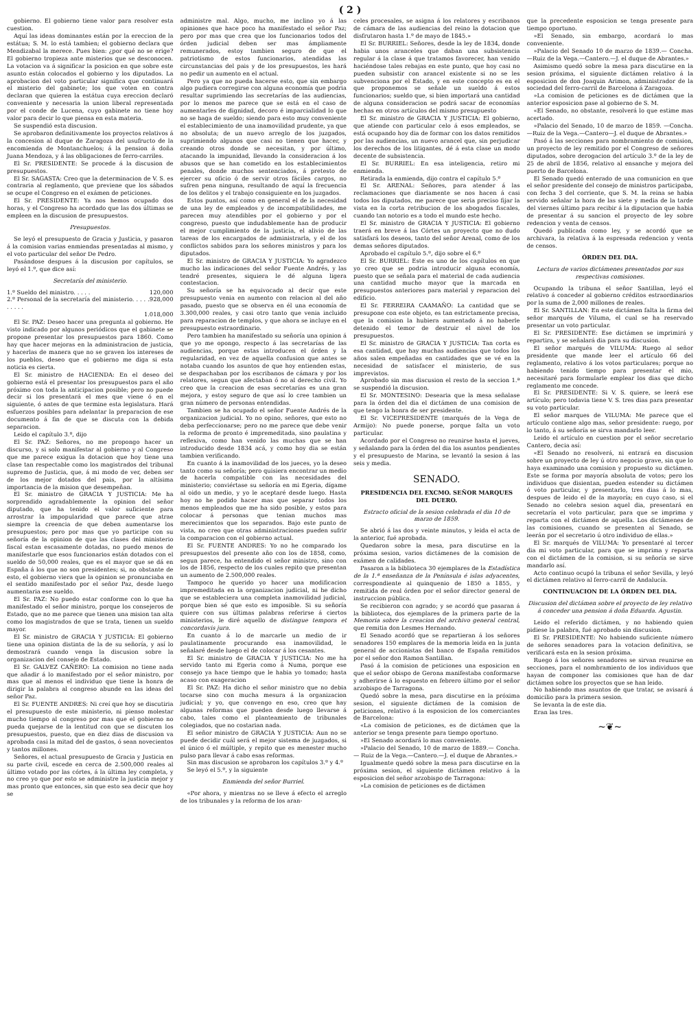( 2 )
gobierno. El gobierno tiene valor para resolver esta cuestion.
Aquí las ideas dominantes están por la ereccion de la estátua; S. M. lo está tambien; el gobierno declara que Mendizabal la merece. Pues bien: ¿por qué no se erige? El gobierno tropieza ante misterios que se desconocen. La votacion va á significar la posicion en que sobre este asunto están colocados el gobierno y los diputados. La aprobacion del voto particular significa que continuará el misterio del gabinete; los que voten en contra declaran que quieren la estátua cuya ereccion declaró conveniente y necesaria la union liberal representada por el conde de Lucena, cuyo gabinete no tiene hoy valor para decir lo que piensa en esta materia.
Se suspendió esta discusion.
Se aprobaron definitivamente los proyectos relativos á la concesion al duque de Zaragoza del usufructo de la encomienda de Montanchuelos; á la pension á doña Juana Mendoza, y á las obligaciones de ferro-carriles.
El Sr. PRESIDENTE: Se procede á la discusion de presupuestos.
El Sr. SAGASTA: Creo que la determinacion de V. S. es contraria al reglamento, que previene que los sábados se ocupe el Congreso en el exámen de peticiones.
El Sr. PRESIDENTE: Ya nos hemos ocupado dos horas, y el Congreso ha acordado que las dos últimas se empleen en la discusion de presupuestos.
Presupuestos.
Se leyó el presupuesto de Gracia y Justicia, y pasaron á la comision varias enmiendas presentadas al mismo, y el voto particular del señor De Pedro.
Pasándose despues á la discusion por capítulos, se leyó el 1.º, que dice así:
Secretaría del ministerio.
1.º Sueldo del ministro. . . . . 120,000
2.º Personal de la secretaría del ministerio. . . . . . . . . . 928,000
1.018,000
El Sr. PAZ: Deseo hacer una pregunta al gobierno. He visto indicado por algunos periódicos que el gabinete se propone presentar los presupuestos para 1860. Como hay que hacer mejoras en la administracion de justicia, y hacerlas de manera que no se graven los intereses de los pueblos, deseo que el gobierno me diga si esta noticia es cierta.
El Sr. ministro de HACIENDA: En el deseo del gobierno está el presentar los presupuestos para el año próximo con toda la anticipacion posible; pero no puede decir si los presentará el mes que viene ó en el siguiente, ó antes de que termine esta legislatura. Hará esfuerzos posibles para adelantar la preparacion de ese documento á fin de que se discuta con la debida separacion.
Leido el capítulo 3.º, dijo
El Sr. PAZ: Señores, no me propongo hacer un discurso, y si solo manifestar al gobierno y al Congreso que me parece exigua la dotacion que hoy tiene una clase tan respectable como los magistrados del tribunal supremo de Justicia, que, á mi modo de ver, deben ser de los mejor dotados del pais, por la altísima importancia de la mision que desempeñan.
El Sr. ministro de GRACIA Y JUSTICIA: Me ha sorprendido agradablemente la opinion del señor diputado, que ha tenido el valor suficiente para arrostrar la impopularidad que parece que atrae siempre la creencia de que deben aumentarse los presupuestos; pero por mas que yo participe con su señoría de la opinion de que las clases del ministerio fiscal estan escasamente dotadas, no puedo menos de manifestarle que esos funcionarios están dotados con el sueldo de 50,000 reales, que es el mayor que se dá en España á los que no son presidentes; si, no obstante de esto, el gobierno viera que la opinion se pronunciaba en el sentido manifestado por el señor Paz, desde luego aumentaria ese sueldo.
El Sr. PAZ: No puedo estar conforme con lo que ha manifestado el señor ministro, porque los consejeros de Estado, que no me parece que tienen una mision tan alta como los magistrados de que se trata, tienen un sueldo mayor.
El Sr. ministro de GRACIA Y JUSTICIA: El gobierno tiene una opinion distinta de la de su señoría, y así lo demostrará cuando venga la discusion sobre la organizacion del consejo de Estado.
El Sr. GALVEZ CAÑERO: La comision no tiene nada que añadir á lo manifestado por el señor ministro, por mas que al menos el individuo que tiene la honra de dirigir la palabra al congreso abunde en las ideas del señor Paz.
El Sr. FUENTE ANDRES: Ni creí que hoy se discutiria el presupuesto de este ministerio, ni pienso molestar mucho tiempo al congreso por mas que el gobierno no pueda quejarse de la lentitud con que se discuten los presupuestos, puesto, que en diez dias de discusion va aprobada casi la mitad del de gastos, ó sean novecientos y tantos millones.
Señores, el actual presupuesto de Gracia y Justicia en su parte civil, escede en cerca de 2.500,000 reales al último votado por las córtes, á la última ley completa, y no creo yo que por esto se administre la justicia mejor y mas pronto que entonces, sin que esto sea decir que hoy se
administre mal. Algo, mucho, me inclino yo á las opiniones que hace poco ha manifestado el señor Paz; pero por mas que crea que los funcionarios todos del órden judicial deben ser mas ámpliamente remunerados, estoy tambien seguro de que el patriotismo de estos funcionarios, atendidas las circunstancias del pais y de los presupuestos, les hará no pedir un aumento en el actual.
Pero ya que no pueda hacerse esto, que sin embargo algo pudiera corregirse con alguna economía que podria resultar suprimiendo las secretarías de las audiencias, por lo menos me parece que se está en el caso de aumentarles de dignidad, decoro é imparcialidad lo que no se haga de sueldo; siendo para esto muy conveniente el establecimiento de una inamovilidad prudente, ya que no absoluta; de un nuevo arreglo de los juzgados, suprimiendo algunos que casi no tienen que hacer, y creando otros donde se necesitan, y por último, atacando la impunidad, llevando la consideracion á los abusos que se han cometido en los establecimientos penales, donde muchos sentenciados, á pretesto de ejercer su oficio ó de servir otros fáciles cargos, no sufren pena ninguna, resultando de aquí la frecuencia de los delitos y el trabajo consiguiente en los juzgados.
Estos puntos, así como en general el de la necesidad de una ley de empleados y de incompatibilidades, me parecen muy atendibles por el gobierno y por el congreso, puesto que indudablemente han de producir el mejor cumplimiento de la justicia, el alivio de las tareas de los encargados de administrarla, y el de los conflictos sabidos para los señores ministros y para los diputados.
El Sr. ministro de GRACIA Y JUSTICIA: Yo agradezco mucho las indicaciones del señor Fuente Andrés, y las tendré presentes, siquiera le dé alguna ligera contestacion.
Su señoría se ha equivocado al decir que este presupuesto venia en aumento con relacion al del año pasado, puesto que se observa en él una economía de 3.300,000 reales, y casi otro tanto que venia incluido para reparacion de templos, y que ahora se incluye en el presupuesto estraordinario.
Pero tambien ha manifestado su señoría una opinion á que yo me opongo, respecto á las secretarías de las audiencias, porque estas introducen el órden y la regularidad, en vez de aquella confusion que antes se notaba cuando los asuntos de que hoy entienden estas, se despachaban por los escribanos de cámara y por los relatores, segun que afectaban ó no al derecho civil. Yo creo que la creacion de esas secretarías es una gran mejora, y estoy seguro de que así lo cree tambien un gran número de personas entendidas.
Tambien se ha ocupado el señor Fuente Andrés de la organizacion judicial. Yo no opino, señores, que esto no deba perfeccionarse; pero no me parece que debe venir la reforma de pronto é impremeditada, sino paulatina y reflexiva, como han venido las muchas que se han introducido desde 1834 acá, y como hoy dia se están tambien verificando.
En cuanto á la inamovilidad de los jueces, yo la deseo tanto como su señoría; pero quisiera encontrar un medio de hacerla compatible con las necesidades del ministerio; conviértase su señoría en mi Egeria, dígame al oido un medio, y yo le aceptaré desde luego. Hasta hoy no he podido hacer mas que separar todos los menos empleados que me ha sido posible, y estos para colocar á personas que tenian muchos mas merecimientos que los separados. Bajo este punto de vista, no creo que otras administraciones pueden sufrir la comparacion con el gobierno actual.
El Sr. FUENTE ANDRES: Yo no he comparado los presupuestos del presente año con los de 1858, como, segun parece, ha entendido el señor ministro, sino con los de 1856, respecto de los cuales repito que presentan un aumento de 2.500,000 reales.
Tampoco he querido yo hacer una modificacion impremeditada en la organizacion judicial, ni he dicho que se estableciera una completa inamovilidad judicial, porque bien sé que esto es imposible. Si su señoría quiere con sus últimas palabras referirse á ciertos ministerios, le diré aquello de distingue tempora et concordavis jura.
En cuanto á lo de marcarle un medio de ir paulatinamente procurando esa inamovilidad, le señalaré desde luego el de colocar á los cesantes.
El Sr. ministro de GRACIA Y JUSTICIA: No me ha servido tanto mi Egeria como á Numa, porque ese consejo ya hace tiempo que le habia yo tomado; hasta acaso con exageracion
El Sr. PAZ: Ha dicho el señor ministro que no debia tocarse sino con mucha mesura á la organizacion judicial; y yo, que convengo en eso, creo que hay algunas reformas que pueden desde luego llevarse á cabo, tales como el planteamiento de tribunales colegiados, que no costarian nada.
El señor ministro de GRACIA Y JUSTICIA: Aun no se puede decidir cuál será el mejor sistema de juzgados, si el único ó el múltiple, y repito que es menester mucho pulso para llevar á cabo esas reformas.
Sin mas discusion se aprobaron los capítulos 3.º y 4.º
Se leyó el 5.º, y la siguiente
Enmienda del señor Burriel.
«Por ahora, y mientras no se lleve á efecto el arreglo de los tribunales y la reforma de los aran-
celes procesales, se asigna á los relatores y escribanos de cámara de las audiencias del reino la dotacion que disfrutaron hasta 1.º de mayo de 1845.»
El Sr. BURRIEL: Señores, desde la ley de 1834, donde habia unos aranceles que daban una subsistencia regular á la clase á que tratamos favorecer, han venido haciéndose tales rebajas en este punto, que hoy casi no pueden subsistir con arancel existente si no se les subvenciona por el Estado, y en este concepto es en el que proponemos se señale un sueldo á estos funcionarios; sueldo que, si bien importará una cantidad de alguna consideracion se podrá sacar de economías hechas en otros artículos del mismo presupuesto
El Sr. ministro de GRACIA Y JUSTICIA: El gobierno, que atiende con particular celo á esos empleados, se está ocupando hoy dia de formar con los datos remitidos por las audiencias, un nuevo arancel que, sin perjudicar los derechos de los litigantes, dé á esta clase un modo decente de subsistencia.
El Sr. BURRIEL: En esa inteligencia, retiro mi enmienda.
Retirada la enmienda, dijo contra el capítulo 5.º
El Sr. ARENAL: Señores, para atender á las reclamaciones que diariamente se nos hacen á casi todos los diputados, me parece que seria preciso fijar la vista en la corta retribucion de los abogados fiscales, cuando tan notorio es a todo el mundo este hecho.
El Sr. ministro de GRACIA Y JUSTICIA: El gobierno traerá en breve á las Córtes un proyecto que no dudo satisfará los deseos, tanto del señor Arenal, como de los demas señores diputados.
Aprobado el capítulo 5.º, dijo sobre el 6.º
El Sr. BURRIEL: Este es uno de los capítulos en que yo creo que se podria introducir alguna economía, puesto que se señala para el material de cada audiencia una cantidad mucho mayor que la marcada en presupuestos anteriores para material y reparacion del edificio.
El Sr. FERREIRA CAAMAÑO: La cantidad que se presupone con este objeto, es tan estrictamente precisa, que la comision la hubiera aumentado á no haberle detenido el temor de destruir el nivel de los presupuestos.
El Sr. ministro de GRACIA Y JUSTICIA: Tan corta es esa cantidad, que hay muchas audiencias que todos los años salen empeñadas en cantidades que se vé en la necesidad de satisfacer el ministerio, de sus imprevistos.
Aprobado sin mas discusion el resto de la seccion 1.ª se suspendió la discusion.
El Sr. MONTESINO: Desearia que la mesa señalase para la órden del dia el dictámen de una comision de que tengo la honra de ser presidente.
El Sr. VICEPRESIDENTE (marqués de la Vega de Armijo): No puede ponerse, porque falta un voto particular.
Acordado por el Congreso no reunirse hasta el jueves, y señalando para la órden del dia los asuntos pendientes y el presupuesto de Marina, se levantó la sesion á las seis y media.
SENADO.
PRESIDENCIA DEL EXCMO. SEÑOR MARQUES DEL DUERO.
Estracto oficial de la sesion celebrada el dia 10 de marzo de 1859.
Se abrió á las dos y veinte minutos, y leida el acta de la anterior, fué aprobada.
Quedaron sobre la mesa, para discutirse en la próxima sesion, varios dictámenes de la comision de exámen de calidades.
Pasaron a la biblioteca 30 ejemplares de la Estadística de la 1.ª enseñanza de la Península é islas adyacentes, correspondiente al quinquenio de 1850 a 1855, y remitida de real órden por el señor director general de instruccion pública.
Se recibieron con agrado; y se acordó que pasaran á la biblioteca, dos ejemplares de la primera parte de la Memoria sobre la creacion del archivo general central, que remitia don Lesmes Hernando.
El Senado acordó que se repartieran á los señores senadores 150 emplares de la memoria leida en la junta general de accionistas del banco de España remitidos por el señor don Ramon Santillan.
Pasó á la comision de peticiones una esposicion en que el señor obispo de Gerona manifestaba conformarse y adherirse á lo espuesto en febrero último por el señor arzobispo de Tarragona.
Quedó sobre la mesa, para discutirse en la próxima sesion, el siguiente dictámen de la comision de peticiones, relativo á la esposicion de los comerciantes de Barcelona:
«La comision de peticiones, es de dictámen que la anterior se tenga presente para tiempo oportuno.
»El Senado acordará lo mas conveniente.
»Palacio del Senado, 10 de marzo de 1889.— Concha.— Ruiz de la Vega.—Cantero.—J. el duque de Abrantes.»
Igualmente quedó sobre la mesa para discutirse en la próxima sesion, el siguiente dictámen relativo á la esposicion del señor arzobispo de Tarragona:
»La comision de peticiones es de dictámen
que la precedente esposicion se tenga presente para tiempo oportuno.
»El Senado, sin embargo, acordará lo mas conveniente.
»Palacio del Senado 10 de marzo de 1839.— Concha.—Ruiz de la Vega.—Cantero.—J. el duque de Abrantes.»
Asimismo quedó sobre la mesa para discutirse en la sesion próxima, el siguiente dictámen relativo á la esposicion de don Joaquin Arimon, administrador de la sociedad del ferro-carril de Barcelona á Zaragoza.
»La comision de peticiones es de dictámen que la anterior esposicion pase al gobierno de S. M.
«El Senado, no obstante, resolverá lo que estime mas acertado.
»Palacio del Senado, 10 de marzo de 1859. —Concha.—Ruiz de la Vega.—Cantero—J. el duque de Abrantes.»
Pasó á las secciones para nombramiento de comision, un proyecto de ley remitido por el Congreso de señores diputados, sobre derogacion del artículo 3.º de la ley de 25 de abril de 1856, relativo al ensanche y mejora del puerto de Barcelona.
El Senado quedó enterado de una comunicion en que el señor presidente del consejo de ministros participaba, con fecha 3 del corriente, que S. M. la reina se habia servido señalar la hora de las siete y media de la tarde del viernes último para recibir á la diputacion que habia de presentar á su sancion el proyecto de ley sobre redencion y venta de censos.
Quedó publicada como ley, y se acordó que se archivara, la relativa á la espresada redencion y venta de censos.
ÓRDEN DEL DIA.
Lectura de varios dictámenes presentados por sus respectivas comisiones.
Ocupando la tribuna el señor Santillan, leyó el relativo á conceder al gobierno créditos estraordinarios por la suma de 2,000 millones de reales.
El Sr. SANTILLAN: En este dictámen falta la firma del señor marqués de Viluma, el cual se ha reservado presentar un voto particular.
El Sr. PRESIDENTE: Ese dictámen se imprimirá y repartira, y se señalará dia para su discusion.
El señor marqués de VILUMA: Ruego al señor presidente que mande leer el artículo 66 del reglamento, relativo á los votos particulares; porque no habiendo tenido tiempo para presentar el mio, necesitaré para formularle emplear los dias que dicho reglamento me concede.
El Sr. PRESIDENTE: Si V. S. quiere, se leerá ese artículo; pero todavia tiene V. S. tres dias para presentar su voto particular.
El señor marques de VILUMA: Me parece que el artículo contiene algo mas, señor presidente: ruego, por lo tanto, á su señoría se sirva mandarlo leer.
Leido el artículo en cuestion por el señor secretario Cantero, decia así:
«El Senado no resolverá, ni entrará en discusion sobre un proyecto de ley ú otro negocio grave, sin que lo haya examinado una comision y propuesto su dictámen. Este se forma por mayoría absoluta de votos; pero los individuos que disientan, pueden estender su dictámen ó voto particular, y presentarlo, tres dias á lo mas, despues de leido el de la mayoría; en cuyo caso, si el Senado no celebra sesion aquel dia, presentará en secretaría el voto particular, para que se imprima y reparta con el dictámen de aquella. Los dictámenes de las comisiones, cuando se presenten al Senado, se leerán por el secretario ú otro individuo de ellas.»
El Sr. marqués de VILUMA: Yo presentaré al tercer dia mi voto particular, para que se imprima y reparta con el dictámen de la comision, si su señoría se sirve mandarlo así.
Acto continuo ocupó la tribuna el señor Sevilla, y leyó el dictámen relativo al ferro-carril de Andalucía.
CONTINUACION DE LA ÓRDEN DEL DIA.
Discusion del dictámen sobre el proyecto de ley relativo á conceder una pension á doña Eduarda. Agustin.
Leido el referido dictámen, y no habiendo quien pidiese la palabra, fué aprobado sin discusion.
El Sr. PRESIDENTE: No habiendo suficiente número de señores senadores para la votacion definitiva, se verificará esta en la sesion próxima.
Ruego á los señores senadores se sirvan reunirse en secciones, para el nombramiento de los individuos que hayan de componer las comisiones que han de dar dictámen sobre los proyectos que se han leido.
No habiendo mas asuntos de que tratar, se avisará á domicilio para la primera sesion.
Se levanta la de este dia.
Eran las tres.
~❦~